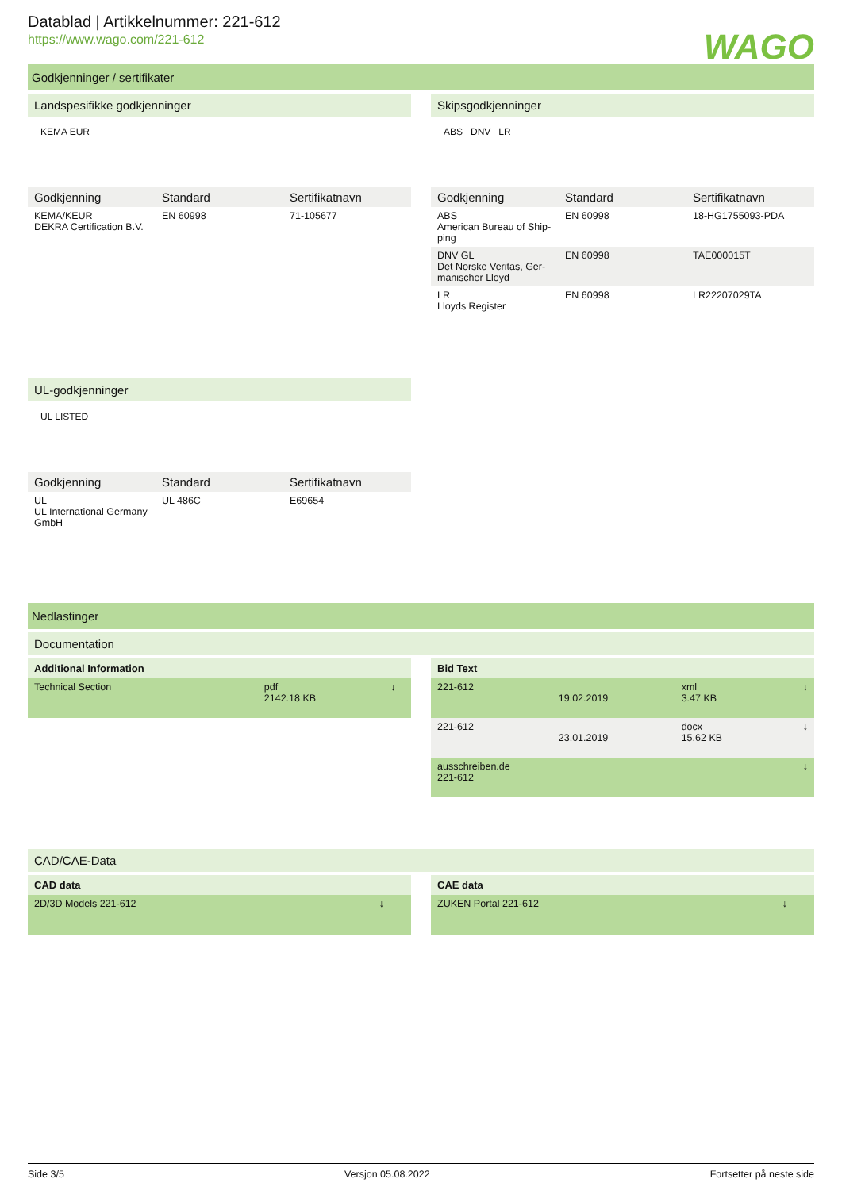Datablad | Artikkelnummer: 221-612
https://www.wago.com/221-612
WAGO
Godkjenninger / sertifikater
Landspesifikke godkjenninger
KEMA EUR
| Godkjenning | Standard | Sertifikatnavn |
| --- | --- | --- |
| KEMA/KEUR DEKRA Certification B.V. | EN 60998 | 71-105677 |
UL-godkjenninger
UL LISTED
| Godkjenning | Standard | Sertifikatnavn |
| --- | --- | --- |
| UL UL International Germany GmbH | UL 486C | E69654 |
Skipsgodkjenninger
ABS DNV LR
| Godkjenning | Standard | Sertifikatnavn |
| --- | --- | --- |
| ABS American Bureau of Ship-ping | EN 60998 | 18-HG1755093-PDA |
| DNV GL Det Norske Veritas, Ger-manischer Lloyd | EN 60998 | TAE000015T |
| LR Lloyds Register | EN 60998 | LR22207029TA |
Nedlastinger
Documentation
Additional Information
| Technical Section | pdf 2142.18 KB | ↓ |
Bid Text
| 221-612 | 19.02.2019 | xml 3.47 KB | ↓ |
| 221-612 | 23.01.2019 | docx 15.62 KB | ↓ |
| ausschreiben.de 221-612 | | | ↓ |
CAD/CAE-Data
CAD data
| 2D/3D Models 221-612 | ↓ |
CAE data
| ZUKEN Portal 221-612 | ↓ |
Side 3/5 Versjon 05.08.2022 Fortsetter på neste side